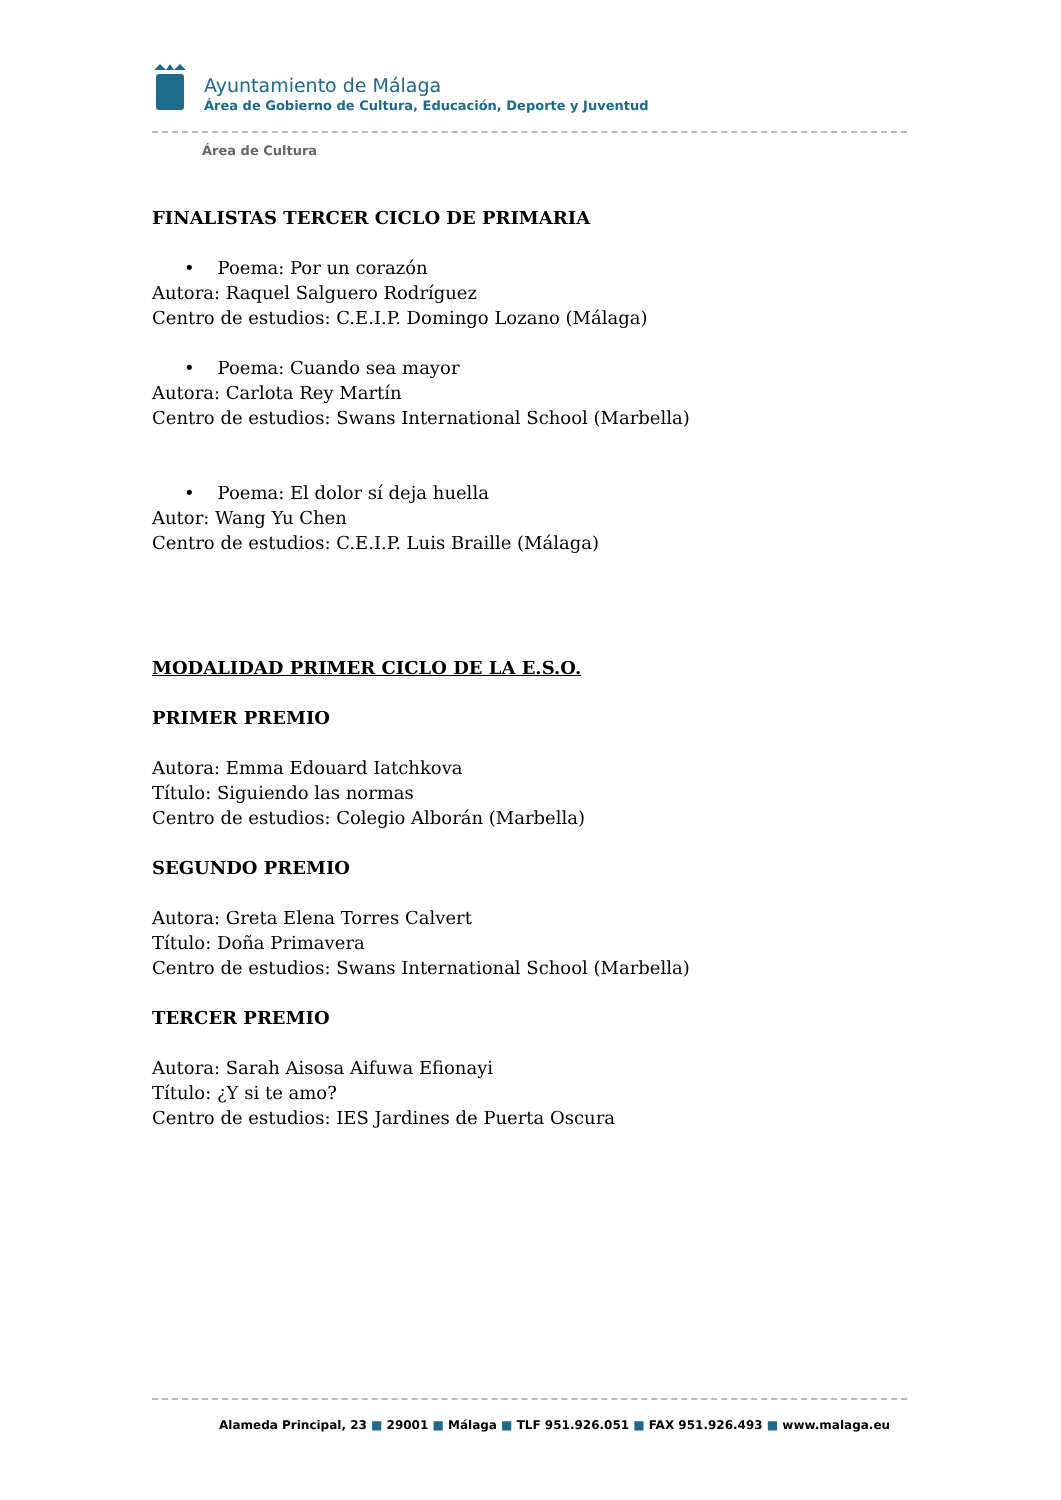Ayuntamiento de Málaga
Área de Gobierno de Cultura, Educación, Deporte y Juventud
Área de Cultura
FINALISTAS TERCER CICLO DE PRIMARIA
• Poema: Por un corazón
Autora: Raquel Salguero Rodríguez
Centro de estudios: C.E.I.P. Domingo Lozano (Málaga)
• Poema: Cuando sea mayor
Autora: Carlota Rey Martín
Centro de estudios: Swans International School (Marbella)
• Poema: El dolor sí deja huella
Autor: Wang Yu Chen
Centro de estudios: C.E.I.P. Luis Braille (Málaga)
MODALIDAD PRIMER CICLO DE LA E.S.O.
PRIMER PREMIO
Autora: Emma Edouard Iatchkova
Título: Siguiendo las normas
Centro de estudios: Colegio Alborán (Marbella)
SEGUNDO PREMIO
Autora: Greta Elena Torres Calvert
Título: Doña Primavera
Centro de estudios: Swans International School (Marbella)
TERCER PREMIO
Autora: Sarah Aisosa Aifuwa Efionayi
Título: ¿Y si te amo?
Centro de estudios: IES Jardines de Puerta Oscura
Alameda Principal, 23 ■ 29001 ■ Málaga ■ TLF 951.926.051 ■ FAX 951.926.493 ■ www.malaga.eu